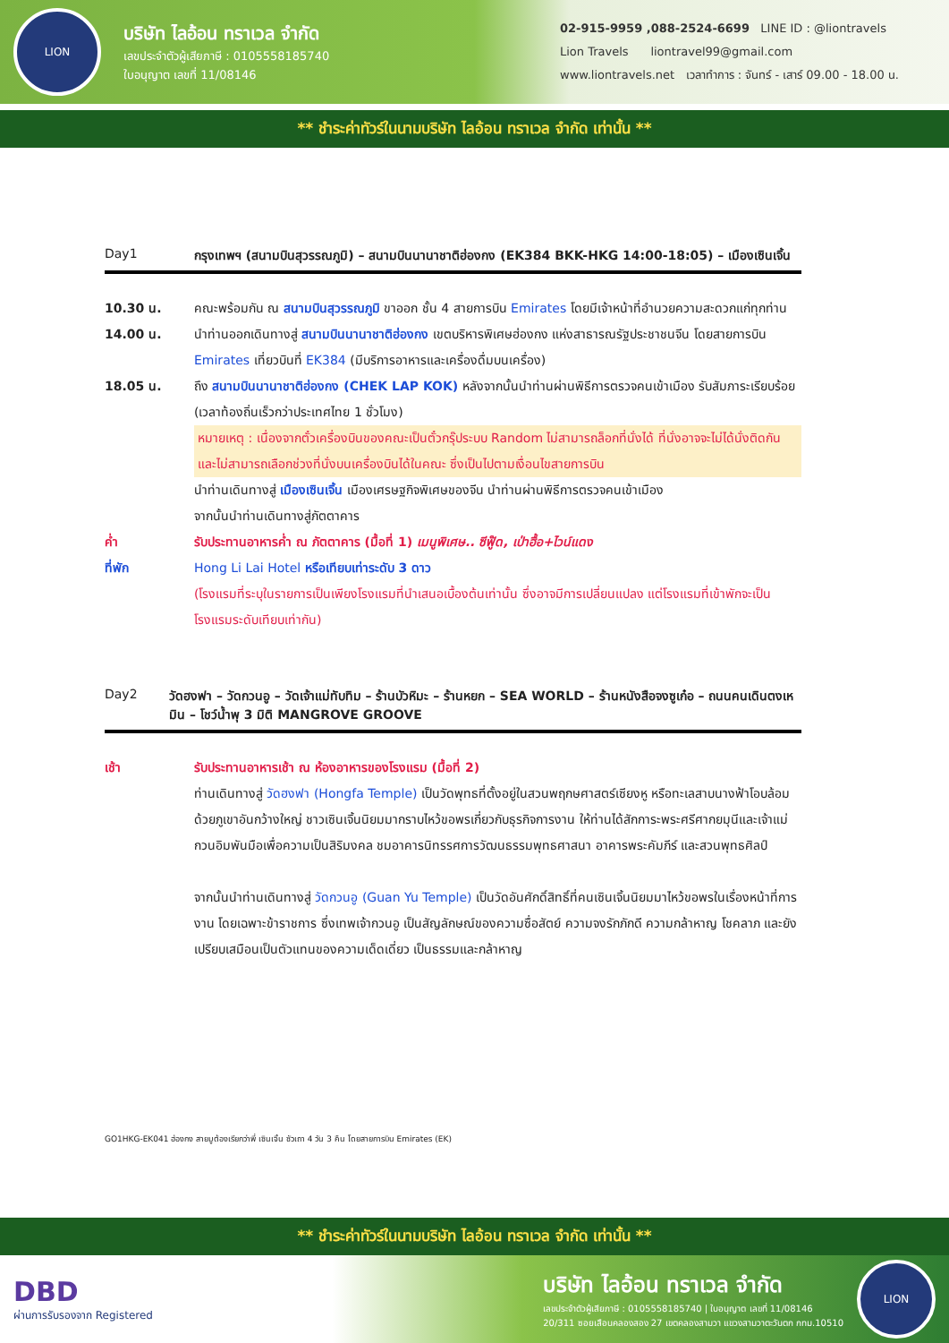LION
บริษัท ไลอ้อน ทราเวล จำกัด
เลขประจำตัวผู้เสียภาษี : 0105558185740
ใบอนุญาต เลขที่ 11/08146
02-915-9959 ,088-2524-6699 LINE ID : @liontravels
Lion Travels liontravel99@gmail.com
www.liontravels.net เวลาทำการ : จันทร์ - เสาร์ 09.00 - 18.00 น.
** ชำระค่าทัวร์ในนามบริษัท ไลอ้อน ทราเวล จำกัด เท่านั้น **
Day1 กรุงเทพฯ (สนามบินสุวรรณภูมิ) – สนามบินนานาชาติฮ่องกง (EK384 BKK-HKG 14:00-18:05) – เมืองเซินเจิ้น
10.30 น. คณะพร้อมกัน ณ สนามบินสุวรรณภูมิ ขาออก ชั้น 4 สายการบิน Emirates โดยมีเจ้าหน้าที่อำนวยความสะดวกแก่ทุกท่าน
14.00 น. นำท่านออกเดินทางสู่ สนามบินนานาชาติฮ่องกง เขตบริหารพิเศษฮ่องกง แห่งสาธารณรัฐประชาชนจีน โดยสายการบิน Emirates เที่ยวบินที่ EK384 (มีบริการอาหารและเครื่องดื่มบนเครื่อง)
18.05 น. ถึง สนามบินนานาชาติฮ่องกง (CHEK LAP KOK) หลังจากนั้นนำท่านผ่านพิธีการตรวจคนเข้าเมือง รับสัมภาระเรียบร้อย (เวลาท้องถิ่นเร็วกว่าประเทศไทย 1 ชั่วโมง)
หมายเหตุ : เนื่องจากตั๋วเครื่องบินของคณะเป็นตั๋วกรุ๊ประบบ Random ไม่สามารถล็อกที่นั่งได้ ที่นั่งอาจจะไม่ได้นั่งติดกันและไม่สามารถเลือกช่วงที่นั่งบนเครื่องบินได้ในคณะ ซึ่งเป็นไปตามเงื่อนไขสายการบิน
นำท่านเดินทางสู่ เมืองเซินเจิ้น เมืองเศรษฐกิจพิเศษของจีน นำท่านผ่านพิธีการตรวจคนเข้าเมือง
จากนั้นนำท่านเดินทางสู่ภัตตาคาร
ค่ำ รับประทานอาหารค่ำ ณ ภัตตาคาร (มื้อที่ 1) เมนูพิเศษ.. ซีฟู๊ด, เป่าฮื้อ+ไวน์แดง
ที่พัก Hong Li Lai Hotel หรือเทียบเท่าระดับ 3 ดาว
(โรงแรมที่ระบุในรายการเป็นเพียงโรงแรมที่นำเสนอเบื้องต้นเท่านั้น ซึ่งอาจมีการเปลี่ยนแปลง แต่โรงแรมที่เข้าพักจะเป็นโรงแรมระดับเทียบเท่ากัน)
Day2 วัดฮงฟา – วัดกวนอู – วัดเจ้าแม่ทับทิม – ร้านบัวหิมะ – ร้านหยก – SEA WORLD – ร้านหนังสือจงซูเก๋อ – ถนนคนเดินตงเหมิน – โชว์น้ำพุ 3 มิติ MANGROVE GROOVE
เช้า รับประทานอาหารเช้า ณ ห้องอาหารของโรงแรม (มื้อที่ 2)
ท่านเดินทางสู่ วัดฮงฟา (Hongfa Temple) เป็นวัดพุทธที่ตั้งอยู่ในสวนพฤกษศาสตร์เซียงหู หรือทะเลสาบนางฟ้าโอบล้อมด้วยภูเขาอันกว้างใหญ่ ชาวเซินเจิ้นนิยมมากราบไหว้ขอพรเกี่ยวกับธุรกิจการงาน ให้ท่านได้สักการะพระศรีศากยมุนีและเจ้าแม่กวนอิมพันมือเพื่อความเป็นสิริมงคล ชมอาคารนิทรรศการวัฒนธรรมพุทธศาสนา อาคารพระคัมภีร์ และสวนพุทธศิลป์
จากนั้นนำท่านเดินทางสู่ วัดกวนอู (Guan Yu Temple) เป็นวัดอันศักดิ์สิทธิ์ที่คนเซินเจิ้นนิยมมาไหว้ขอพรในเรื่องหน้าที่การงาน โดยเฉพาะข้าราชการ ซึ่งเทพเจ้ากวนอู เป็นสัญลักษณ์ของความซื่อสัตย์ ความจงรักภักดี ความกล้าหาญ โชคลาภ และยังเปรียบเสมือนเป็นตัวแทนของความเด็ดเดี่ยว เป็นธรรมและกล้าหาญ
GO1HKG-EK041 ฮ่องกง สายมูต้องเรียกว่าพี่ เซินเจิ้น ซัวเถา 4 วัน 3 คืน โดยสายการบิน Emirates (EK)
** ชำระค่าทัวร์ในนามบริษัท ไลอ้อน ทราเวล จำกัด เท่านั้น **
DBD
ผ่านการรับรองจาก Registered
บริษัท ไลอ้อน ทราเวล จำกัด
เลขประจำตัวผู้เสียภาษี : 0105558185740 | ใบอนุญาต เลขที่ 11/08146
20/311 ซอยเสือนคลองสอง 27 เขตคลองสามวา แขวงสามวาตะวันตก กทม.10510
LION